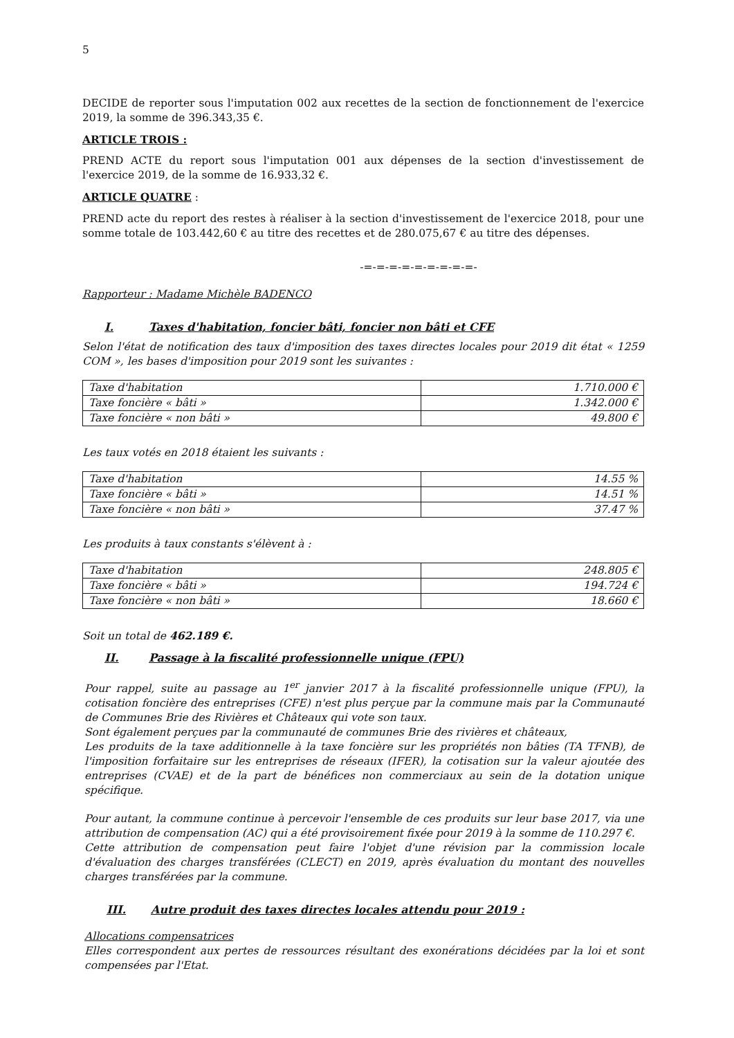5
DECIDE de reporter sous l'imputation 002 aux recettes de la section de fonctionnement de l'exercice 2019, la somme de 396.343,35 €.
ARTICLE TROIS :
PREND ACTE du report sous l'imputation 001 aux dépenses de la section d'investissement de l'exercice 2019, de la somme de 16.933,32 €.
ARTICLE QUATRE :
PREND acte du report des restes à réaliser à la section d'investissement de l'exercice 2018, pour une somme totale de 103.442,60 € au titre des recettes et de 280.075,67 € au titre des dépenses.
-=-=-=-=-=-=-=-=-=-
Rapporteur : Madame Michèle BADENCO
I. Taxes d'habitation, foncier bâti, foncier non bâti et CFE
Selon l'état de notification des taux d'imposition des taxes directes locales pour 2019 dit état « 1259 COM », les bases d'imposition pour 2019 sont les suivantes :
| Taxe d'habitation | 1.710.000 € |
| Taxe foncière « bâti » | 1.342.000 € |
| Taxe foncière « non bâti » | 49.800 € |
Les taux votés en 2018 étaient les suivants :
| Taxe d'habitation | 14.55 % |
| Taxe foncière « bâti » | 14.51 % |
| Taxe foncière « non bâti » | 37.47 % |
Les produits à taux constants s'élèvent à :
| Taxe d'habitation | 248.805 € |
| Taxe foncière « bâti » | 194.724 € |
| Taxe foncière « non bâti » | 18.660 € |
Soit un total de 462.189 €.
II. Passage à la fiscalité professionnelle unique (FPU)
Pour rappel, suite au passage au 1<sup>er</sup> janvier 2017 à la fiscalité professionnelle unique (FPU), la cotisation foncière des entreprises (CFE) n'est plus perçue par la commune mais par la Communauté de Communes Brie des Rivières et Châteaux qui vote son taux.
Sont également perçues par la communauté de communes Brie des rivières et châteaux,
Les produits de la taxe additionnelle à la taxe foncière sur les propriétés non bâties (TA TFNB), de l'imposition forfaitaire sur les entreprises de réseaux (IFER), la cotisation sur la valeur ajoutée des entreprises (CVAE) et de la part de bénéfices non commerciaux au sein de la dotation unique spécifique.
Pour autant, la commune continue à percevoir l'ensemble de ces produits sur leur base 2017, via une attribution de compensation (AC) qui a été provisoirement fixée pour 2019 à la somme de 110.297 €.
Cette attribution de compensation peut faire l'objet d'une révision par la commission locale d'évaluation des charges transférées (CLECT) en 2019, après évaluation du montant des nouvelles charges transférées par la commune.
III. Autre produit des taxes directes locales attendu pour 2019 :
Allocations compensatrices
Elles correspondent aux pertes de ressources résultant des exonérations décidées par la loi et sont compensées par l'Etat.